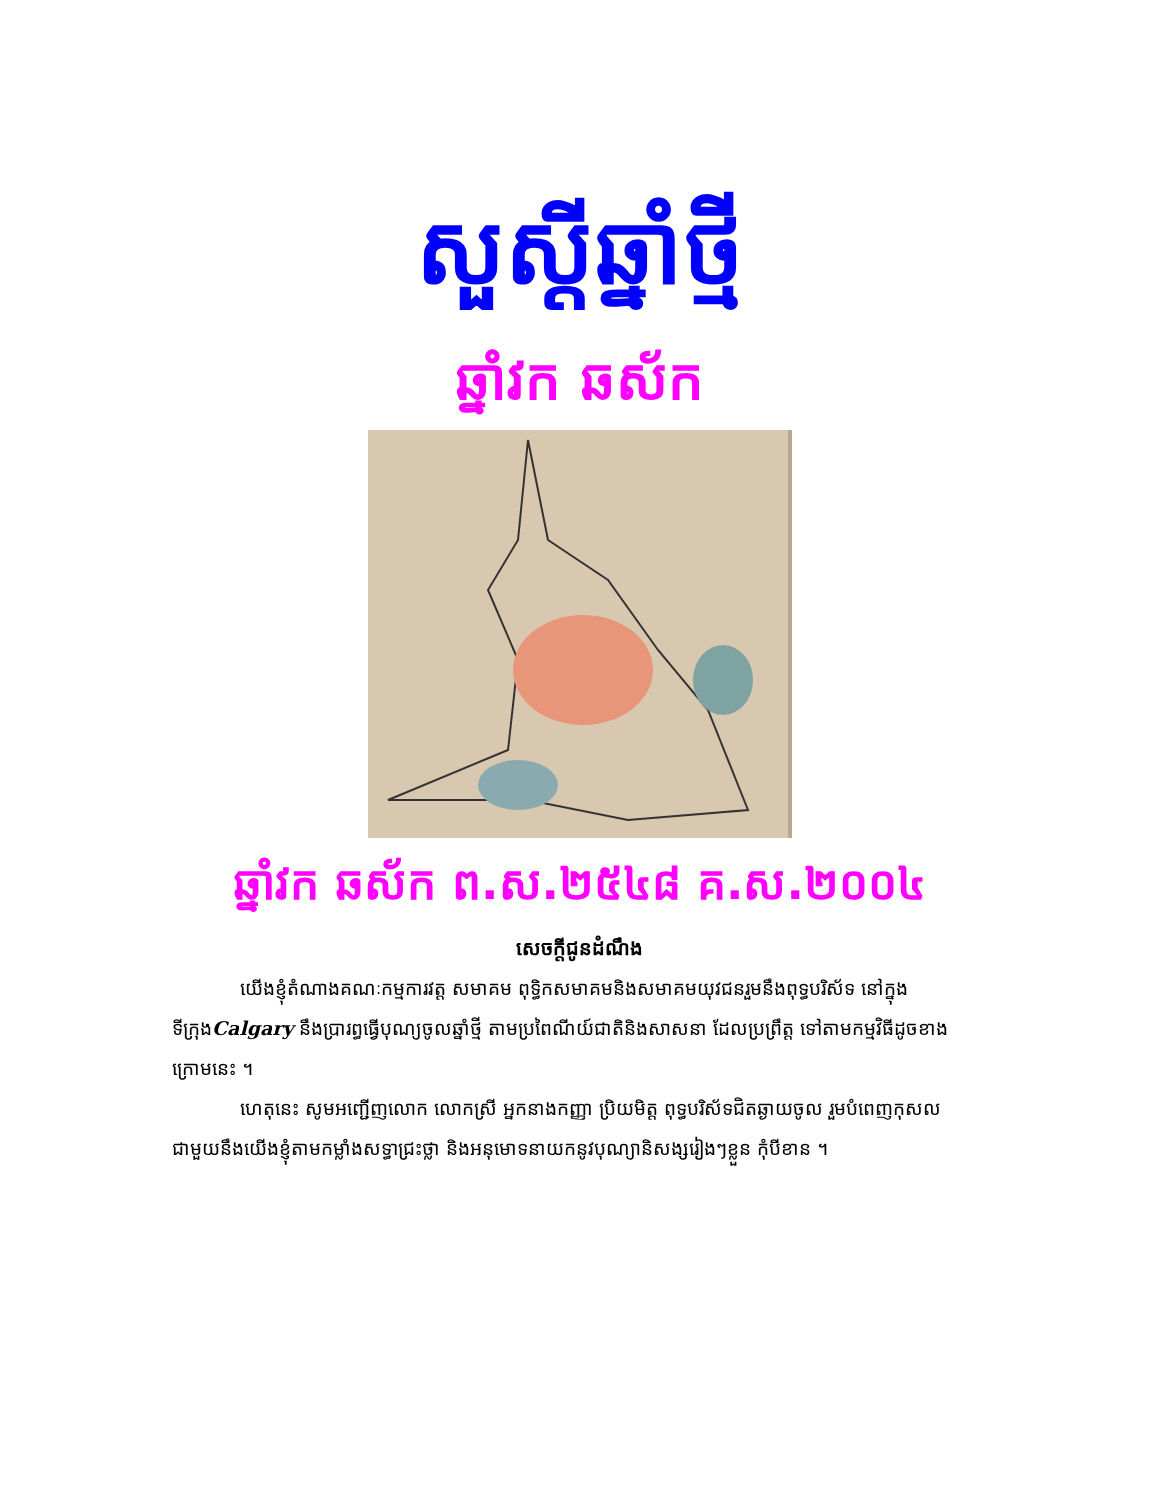សួស្តីឆ្នាំថ្មី
ឆ្នាំវក ឆស័ក
ឆ្នាំវក ឆស័ក ព.ស.២៥៤៨ គ.ស.២០០៤
សេចក្តីជូនដំណឹង
យើងខ្ញុំតំណាងគណៈកម្មការវត្ត សមាគម ពុទ្ធិកសមាគមនិងសមាគមយុវជនរួមនឹងពុទ្ធបរិស័ទ នៅក្នុងទីក្រុងCalgary នឹងប្រារព្ធធ្វើបុណ្យចូលឆ្នាំថ្មី តាមប្រពៃណីយ៍ជាតិនិងសាសនា ដែលប្រព្រឹត្ត ទៅតាមកម្មវិធីដូចខាងក្រោមនេះ ។
ហេតុនេះ សូមអញ្ជើញលោក លោកស្រី អ្នកនាងកញ្ញា ប្រិយមិត្ត ពុទ្ធបរិស័ទជិតឆ្ងាយចូល រួមបំពេញកុសលជាមួយនឹងយើងខ្ញុំតាមកម្លាំងសទ្ធាជ្រះថ្លា និងអនុមោទនាយកនូវបុណ្យានិសង្សរៀងៗខ្លួន កុំបីខាន ។